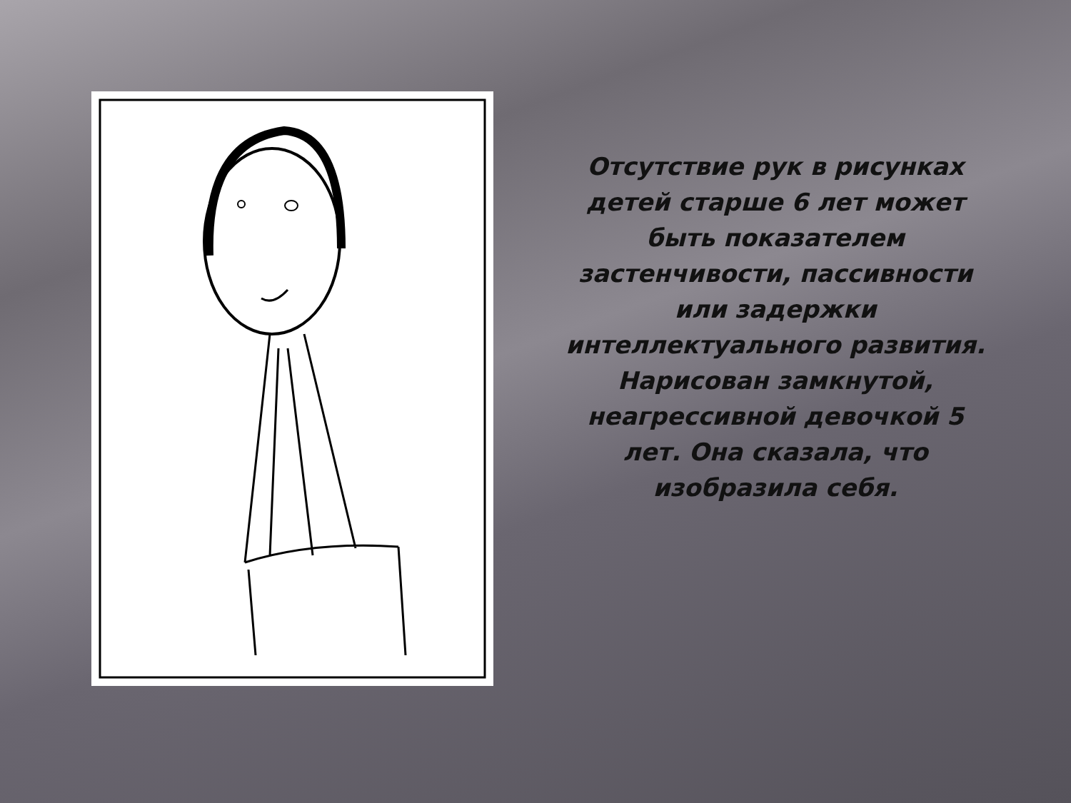Отсутствие рук в рисунках детей старше 6 лет может быть показателем застенчивости, пассивности или задержки интеллектуального развития.
Нарисован замкнутой, неагрессивной девочкой 5 лет. Она сказала, что изобразила себя.